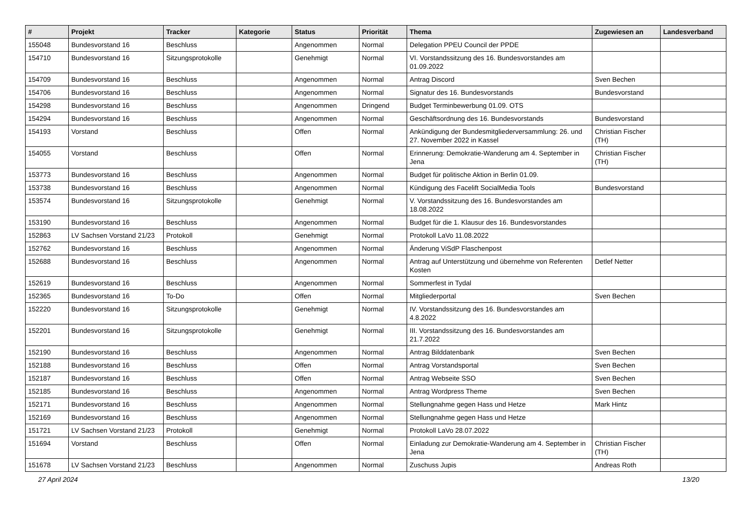| # | Projekt | Tracker | Kategorie | Status | Priorität | Thema | Zugewiesen an | Landesverband |
| --- | --- | --- | --- | --- | --- | --- | --- | --- |
| 155048 | Bundesvorstand 16 | Beschluss | | Angenommen | Normal | Delegation PPEU Council der PPDE | | |
| 154710 | Bundesvorstand 16 | Sitzungsprotokolle | | Genehmigt | Normal | VI. Vorstandssitzung des 16. Bundesvorstandes am 01.09.2022 | | |
| 154709 | Bundesvorstand 16 | Beschluss | | Angenommen | Normal | Antrag Discord | Sven Bechen | |
| 154706 | Bundesvorstand 16 | Beschluss | | Angenommen | Normal | Signatur des 16. Bundesvorstands | Bundesvorstand | |
| 154298 | Bundesvorstand 16 | Beschluss | | Angenommen | Dringend | Budget Terminbewerbung 01.09. OTS | | |
| 154294 | Bundesvorstand 16 | Beschluss | | Angenommen | Normal | Geschäftsordnung des 16. Bundesvorstands | Bundesvorstand | |
| 154193 | Vorstand | Beschluss | | Offen | Normal | Ankündigung der Bundesmitgliederversammlung: 26. und 27. November 2022 in Kassel | Christian Fischer (TH) | |
| 154055 | Vorstand | Beschluss | | Offen | Normal | Erinnerung: Demokratie-Wanderung am 4. September in Jena | Christian Fischer (TH) | |
| 153773 | Bundesvorstand 16 | Beschluss | | Angenommen | Normal | Budget für politische Aktion in Berlin 01.09. | | |
| 153738 | Bundesvorstand 16 | Beschluss | | Angenommen | Normal | Kündigung des Facelift SocialMedia Tools | Bundesvorstand | |
| 153574 | Bundesvorstand 16 | Sitzungsprotokolle | | Genehmigt | Normal | V. Vorstandssitzung des 16. Bundesvorstandes am 18.08.2022 | | |
| 153190 | Bundesvorstand 16 | Beschluss | | Angenommen | Normal | Budget für die 1. Klausur des 16. Bundesvorstandes | | |
| 152863 | LV Sachsen Vorstand 21/23 | Protokoll | | Genehmigt | Normal | Protokoll LaVo 11.08.2022 | | |
| 152762 | Bundesvorstand 16 | Beschluss | | Angenommen | Normal | Änderung ViSdP Flaschenpost | | |
| 152688 | Bundesvorstand 16 | Beschluss | | Angenommen | Normal | Antrag auf Unterstützung und übernehme von Referenten Kosten | Detlef Netter | |
| 152619 | Bundesvorstand 16 | Beschluss | | Angenommen | Normal | Sommerfest in Tydal | | |
| 152365 | Bundesvorstand 16 | To-Do | | Offen | Normal | Mitgliederportal | Sven Bechen | |
| 152220 | Bundesvorstand 16 | Sitzungsprotokolle | | Genehmigt | Normal | IV. Vorstandssitzung des 16. Bundesvorstandes am 4.8.2022 | | |
| 152201 | Bundesvorstand 16 | Sitzungsprotokolle | | Genehmigt | Normal | III. Vorstandssitzung des 16. Bundesvorstandes am 21.7.2022 | | |
| 152190 | Bundesvorstand 16 | Beschluss | | Angenommen | Normal | Antrag Bilddatenbank | Sven Bechen | |
| 152188 | Bundesvorstand 16 | Beschluss | | Offen | Normal | Antrag Vorstandsportal | Sven Bechen | |
| 152187 | Bundesvorstand 16 | Beschluss | | Offen | Normal | Antrag Webseite SSO | Sven Bechen | |
| 152185 | Bundesvorstand 16 | Beschluss | | Angenommen | Normal | Antrag Wordpress Theme | Sven Bechen | |
| 152171 | Bundesvorstand 16 | Beschluss | | Angenommen | Normal | Stellungnahme gegen Hass und Hetze | Mark Hintz | |
| 152169 | Bundesvorstand 16 | Beschluss | | Angenommen | Normal | Stellungnahme gegen Hass und Hetze | | |
| 151721 | LV Sachsen Vorstand 21/23 | Protokoll | | Genehmigt | Normal | Protokoll LaVo 28.07.2022 | | |
| 151694 | Vorstand | Beschluss | | Offen | Normal | Einladung zur Demokratie-Wanderung am 4. September in Jena | Christian Fischer (TH) | |
| 151678 | LV Sachsen Vorstand 21/23 | Beschluss | | Angenommen | Normal | Zuschuss Jupis | Andreas Roth | |
27 April 2024 13/20